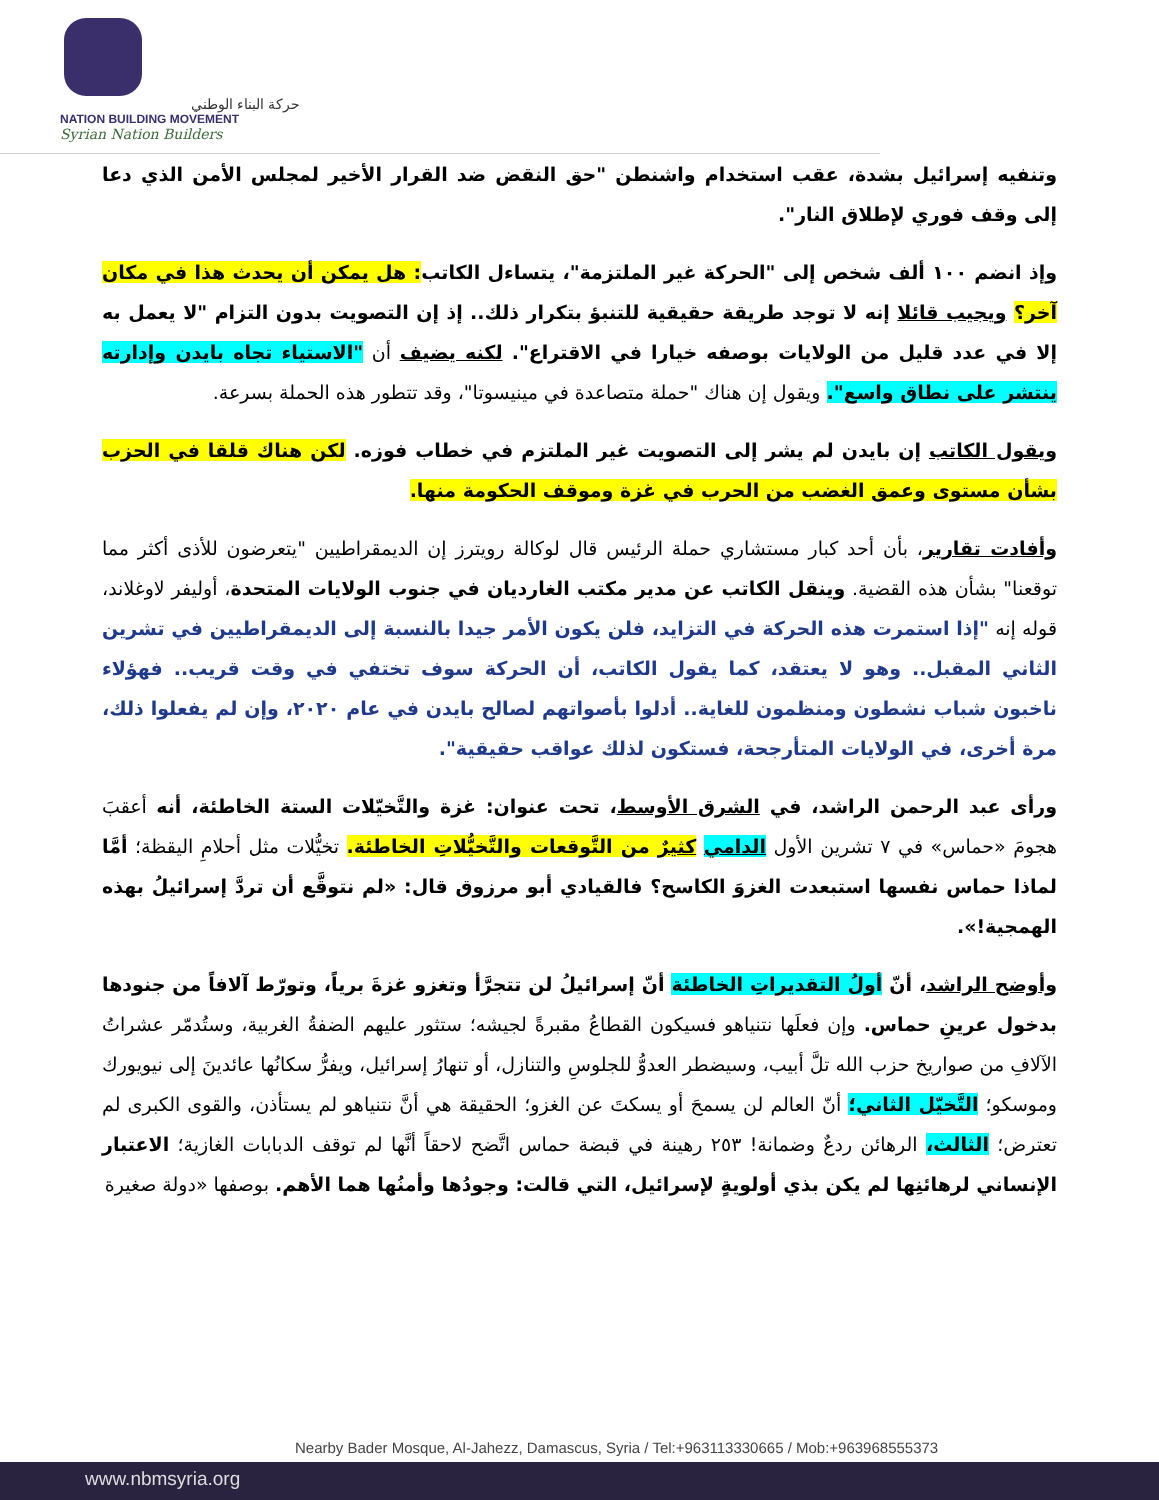حركة البناء الوطني
NATION BUILDING MOVEMENT
Syrian Nation Builders
وتنفيه إسرائيل بشدة، عقب استخدام واشنطن "حق النقض ضد القرار الأخير لمجلس الأمن الذي دعا إلى وقف فوري لإطلاق النار".
وإذ انضم ١٠٠ ألف شخص إلى "الحركة غير الملتزمة"، يتساءل الكاتب: هل يمكن أن يحدث هذا في مكان آخر؟ ويجيب قائلا إنه لا توجد طريقة حقيقية للتنبؤ بتكرار ذلك.. إذ إن التصويت بدون التزام "لا يعمل به إلا في عدد قليل من الولايات بوصفه خيارا في الاقتراع". لكنه يضيف أن "الاستياء تجاه بايدن وإدارته ينتشر على نطاق واسع". ويقول إن هناك "حملة متصاعدة في مينيسوتا"، وقد تتطور هذه الحملة بسرعة.
ويقول الكاتب إن بايدن لم يشر إلى التصويت غير الملتزم في خطاب فوزه. لكن هناك قلقا في الحزب بشأن مستوى وعمق الغضب من الحرب في غزة وموقف الحكومة منها.
وأفادت تقارير، بأن أحد كبار مستشاري حملة الرئيس قال لوكالة رويترز إن الديمقراطيين "يتعرضون للأذى أكثر مما توقعنا" بشأن هذه القضية. وينقل الكاتب عن مدير مكتب الغارديان في جنوب الولايات المتحدة، أوليفر لاوغلاند، قوله إنه "إذا استمرت هذه الحركة في التزايد، فلن يكون الأمر جيدا بالنسبة إلى الديمقراطيين في تشرين الثاني المقبل.. وهو لا يعتقد، كما يقول الكاتب، أن الحركة سوف تختفي في وقت قريب.. فهؤلاء ناخبون شباب نشطون ومنظمون للغاية.. أدلوا بأصواتهم لصالح بايدن في عام ٢٠٢٠، وإن لم يفعلوا ذلك، مرة أخرى، في الولايات المتأرجحة، فستكون لذلك عواقب حقيقية".
ورأى عبد الرحمن الراشد، في الشرق الأوسط، تحت عنوان: غزة والتَّخيّلات الستة الخاطئة، أنه أعقبَ هجومَ «حماس» في ٧ تشرين الأول الدامي كثيرٌ من التَّوقعات والتَّخيُّلاتِ الخاطئة. تخيُّلات مثل أحلامِ اليقظة؛ أمَّا لماذا حماس نفسها استبعدت الغزوَ الكاسح؟ فالقيادي أبو مرزوق قال: «لم نتوقَّع أن تردَّ إسرائيلُ بهذه الهمجية!».
وأوضح الراشد، أنّ أولُ التقديراتِ الخاطئة أنّ إسرائيلُ لن تتجرَّأ وتغزو غزةَ برياً، وتورّط آلافاً من جنودها بدخول عرينِ حماس. وإن فعلَها نتنياهو فسيكون القطاعُ مقبرةً لجيشه؛ ستثور عليهم الضفةُ الغربية، وستُدمّر عشراتُ الآلافِ من صواريخ حزب الله تلَّ أبيب، وسيضطر العدوُّ للجلوسِ والتنازل، أو تنهارُ إسرائيل، ويفرُّ سكانُها عائدينَ إلى نيويورك وموسكو؛ التَّخيّل الثاني؛ أنّ العالم لن يسمحَ أو يسكتَ عن الغزو؛ الحقيقة هي أنَّ نتنياهو لم يستأذن، والقوى الكبرى لم تعترض؛ الثالث، الرهائن ردعٌ وضمانة! ٢٥٣ رهينة في قبضة حماس اتَّضح لاحقاً أنَّها لم توقف الدبابات الغازية؛ الاعتبار الإنساني لرهائنِها لم يكن بذي أولويةٍ لإسرائيل، التي قالت: وجودُها وأمنُها هما الأهم. بوصفها «دولة صغيرة
Nearby Bader Mosque, Al-Jahezz, Damascus, Syria / Tel:+963113330665 / Mob:+963968555373
www.nbmsyria.org